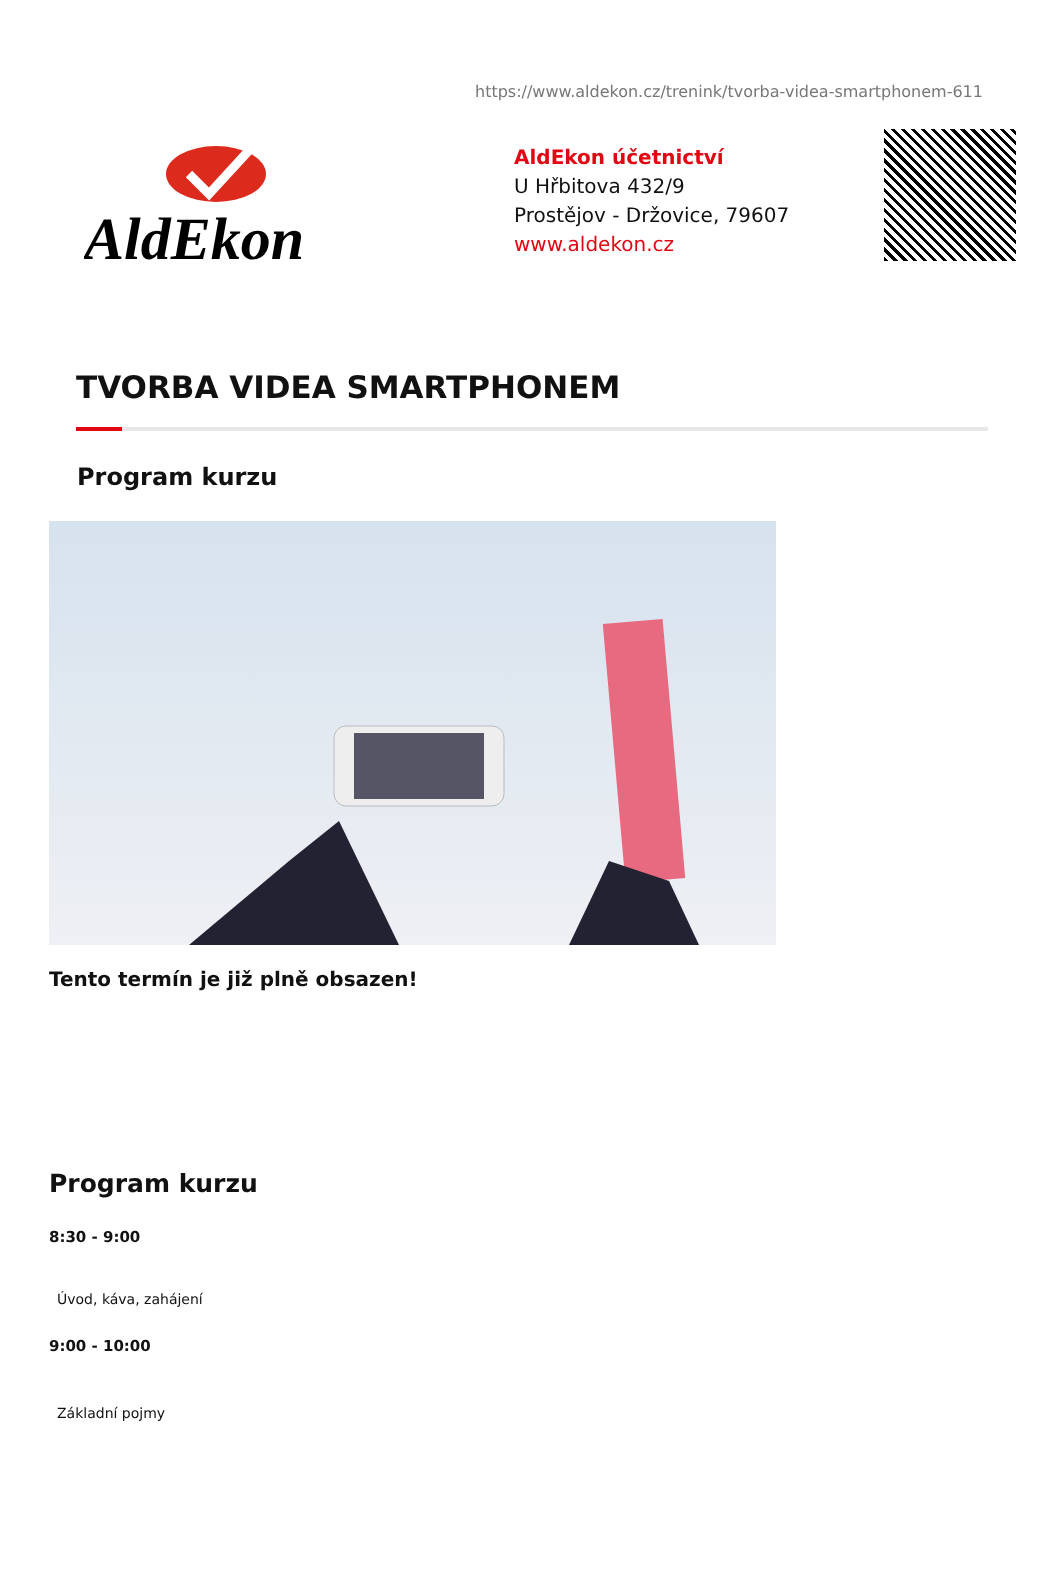https://www.aldekon.cz/trenink/tvorba-videa-smartphonem-611
AldEkon
AldEkon účetnictví
U Hřbitova 432/9
Prostějov - Držovice, 79607
www.aldekon.cz
TVORBA VIDEA SMARTPHONEM
Program kurzu
Tento termín je již plně obsazen!
Program kurzu
8:30 - 9:00
Úvod, káva, zahájení
9:00 - 10:00
Základní pojmy